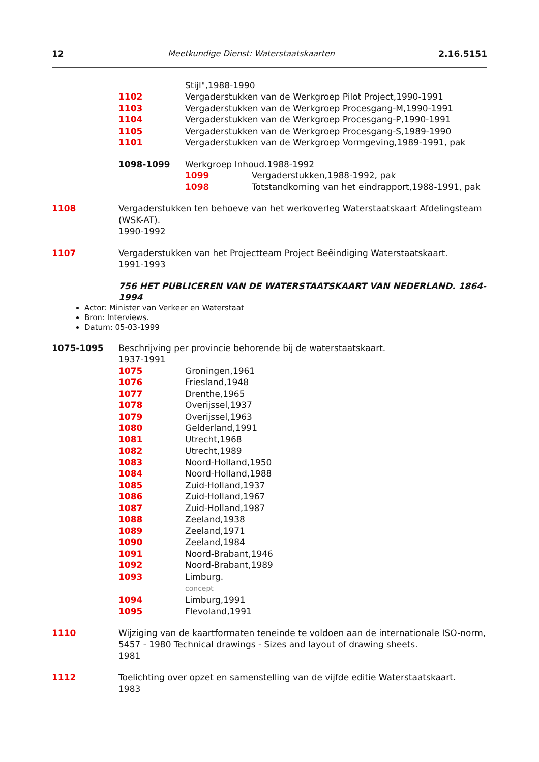12 Meetkundige Dienst: Waterstaatskaarten 2.16.5151
Stijl",1988-1990
1102 Vergaderstukken van de Werkgroep Pilot Project,1990-1991
1103 Vergaderstukken van de Werkgroep Procesgang-M,1990-1991
1104 Vergaderstukken van de Werkgroep Procesgang-P,1990-1991
1105 Vergaderstukken van de Werkgroep Procesgang-S,1989-1990
1101 Vergaderstukken van de Werkgroep Vormgeving,1989-1991, pak
1098-1099 Werkgroep Inhoud.1988-1992
1099 Vergaderstukken,1988-1992, pak
1098 Totstandkoming van het eindrapport,1988-1991, pak
1108 Vergaderstukken ten behoeve van het werkoverleg Waterstaatskaart Afdelingsteam (WSK-AT).
1990-1992
1107 Vergaderstukken van het Projectteam Project Beëindiging Waterstaatskaart.
1991-1993
756 HET PUBLICEREN VAN DE WATERSTAATSKAART VAN NEDERLAND. 1864-1994
Actor: Minister van Verkeer en Waterstaat
Bron: Interviews.
Datum: 05-03-1999
1075-1095 Beschrijving per provincie behorende bij de waterstaatskaart.
1937-1991
1075 Groningen,1961
1076 Friesland,1948
1077 Drenthe,1965
1078 Overijssel,1937
1079 Overijssel,1963
1080 Gelderland,1991
1081 Utrecht,1968
1082 Utrecht,1989
1083 Noord-Holland,1950
1084 Noord-Holland,1988
1085 Zuid-Holland,1937
1086 Zuid-Holland,1967
1087 Zuid-Holland,1987
1088 Zeeland,1938
1089 Zeeland,1971
1090 Zeeland,1984
1091 Noord-Brabant,1946
1092 Noord-Brabant,1989
1093 Limburg.
concept
1094 Limburg,1991
1095 Flevoland,1991
1110 Wijziging van de kaartformaten teneinde te voldoen aan de internationale ISO-norm, 5457 - 1980 Technical drawings - Sizes and layout of drawing sheets.
1981
1112 Toelichting over opzet en samenstelling van de vijfde editie Waterstaatskaart.
1983